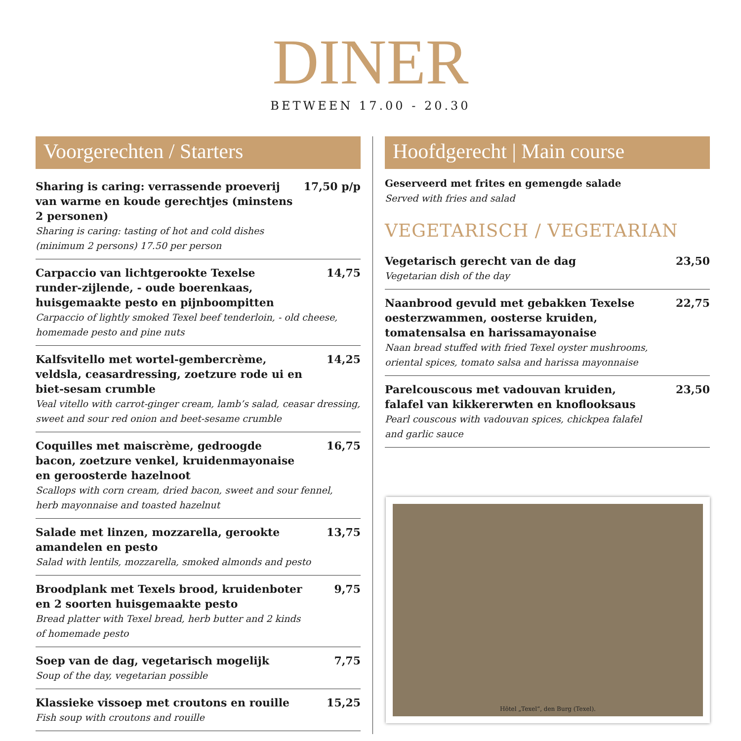DINER
BETWEEN 17.00 - 20.30
Voorgerechten / Starters
Sharing is caring: verrassende proeverij van warme en koude gerechtjes (minstens 2 personen) 17,50 p/p
Sharing is caring: tasting of hot and cold dishes
(minimum 2 persons) 17.50 per person
Carpaccio van lichtgerookte Texelse runder-zijlende, - oude boerenkaas, huisgemaakte pesto en pijnboompitten 14,75
Carpaccio of lightly smoked Texel beef tenderloin, - old cheese,
homemade pesto and pine nuts
Kalfsvitello met wortel-gembercrème, veldsla, ceasardressing, zoetzure rode ui en biet-sesam crumble 14,25
Veal vitello with carrot-ginger cream, lamb’s salad, ceasar dressing,
sweet and sour red onion and beet-sesame crumble
Coquilles met maiscrème, gedroogde bacon, zoetzure venkel, kruidenmayonaise en geroosterde hazelnoot 16,75
Scallops with corn cream, dried bacon, sweet and sour fennel,
herb mayonnaise and toasted hazelnut
Salade met linzen, mozzarella, gerookte amandelen en pesto 13,75
Salad with lentils, mozzarella, smoked almonds and pesto
Broodplank met Texels brood, kruidenboter en 2 soorten huisgemaakte pesto 9,75
Bread platter with Texel bread, herb butter and 2 kinds
of homemade pesto
Soep van de dag, vegetarisch mogelijk 7,75
Soup of the day, vegetarian possible
Klassieke vissoep met croutons en rouille 15,25
Fish soup with croutons and rouille
Hoofdgerecht | Main course
Geserveerd met frites en gemengde salade
Served with fries and salad
VEGETARISCH / VEGETARIAN
Vegetarisch gerecht van de dag 23,50
Vegetarian dish of the day
Naanbrood gevuld met gebakken Texelse oesterzwammen, oosterse kruiden, tomatensalsa en harissamayonaise 22,75
Naan bread stuffed with fried Texel oyster mushrooms,
oriental spices, tomato salsa and harissa mayonnaise
Parelcouscous met vadouvan kruiden, falafel van kikkererwten en knoflooksaus 23,50
Pearl couscous with vadouvan spices, chickpea falafel
and garlic sauce
Hôtel „Texel“, den Burg (Texel).